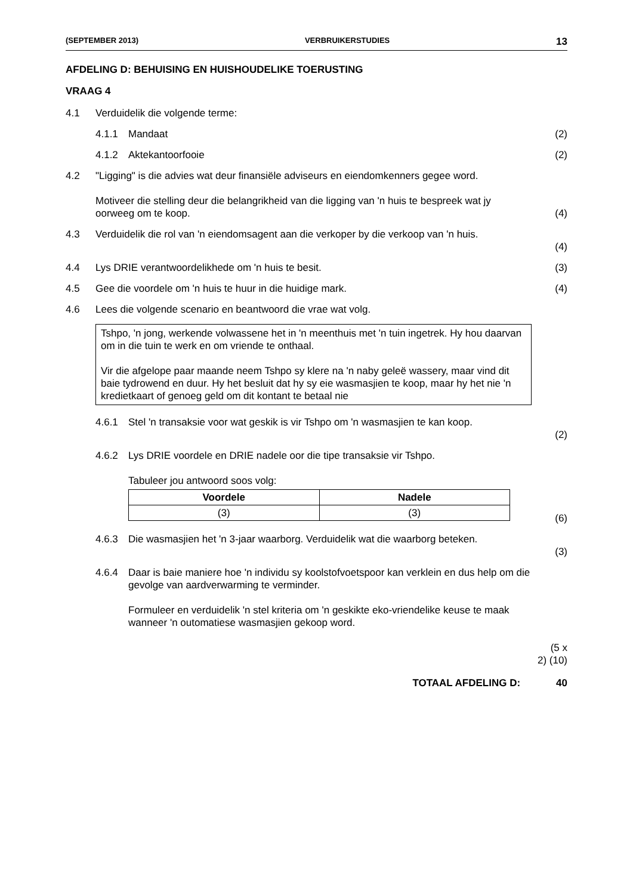(SEPTEMBER 2013) VERBRUIKERSTUDIES 13
AFDELING D: BEHUISING EN HUISHOUDELIKE TOERUSTING
VRAAG 4
4.1 Verduidelik die volgende terme:
4.1.1 Mandaat (2)
4.1.2 Aktekantoorfooie (2)
4.2 "Ligging" is die advies wat deur finansiële adviseurs en eiendomkenners gegee word.
Motiveer die stelling deur die belangrikheid van die ligging van 'n huis te bespreek wat jy oorweeg om te koop.
(4)
4.3 Verduidelik die rol van 'n eiendomsagent aan die verkoper by die verkoop van 'n huis.
(4)
4.4 Lys DRIE verantwoordelikhede om 'n huis te besit. (3)
4.5 Gee die voordele om 'n huis te huur in die huidige mark. (4)
4.6 Lees die volgende scenario en beantwoord die vrae wat volg.
Tshpo, 'n jong, werkende volwassene het in 'n meenthuis met 'n tuin ingetrek. Hy hou daarvan om in die tuin te werk en om vriende te onthaal.
Vir die afgelope paar maande neem Tshpo sy klere na 'n naby geleë wassery, maar vind dit baie tydrowend en duur. Hy het besluit dat hy sy eie wasmasjien te koop, maar hy het nie 'n kredietkaart of genoeg geld om dit kontant te betaal nie
4.6.1 Stel 'n transaksie voor wat geskik is vir Tshpo om 'n wasmasjien te kan koop.
(2)
4.6.2 Lys DRIE voordele en DRIE nadele oor die tipe transaksie vir Tshpo.
Tabuleer jou antwoord soos volg:
| Voordele | Nadele |
| --- | --- |
| (3) | (3) |
(6)
4.6.3 Die wasmasjien het 'n 3-jaar waarborg. Verduidelik wat die waarborg beteken.
(3)
4.6.4 Daar is baie maniere hoe 'n individu sy koolstofvoetspoor kan verklein en dus help om die gevolge van aardverwarming te verminder.
Formuleer en verduidelik 'n stel kriteria om 'n geskikte eko-vriendelike keuse te maak wanneer 'n outomatiese wasmasjien gekoop word.
(5 x 2) (10)
TOTAAL AFDELING D: 40